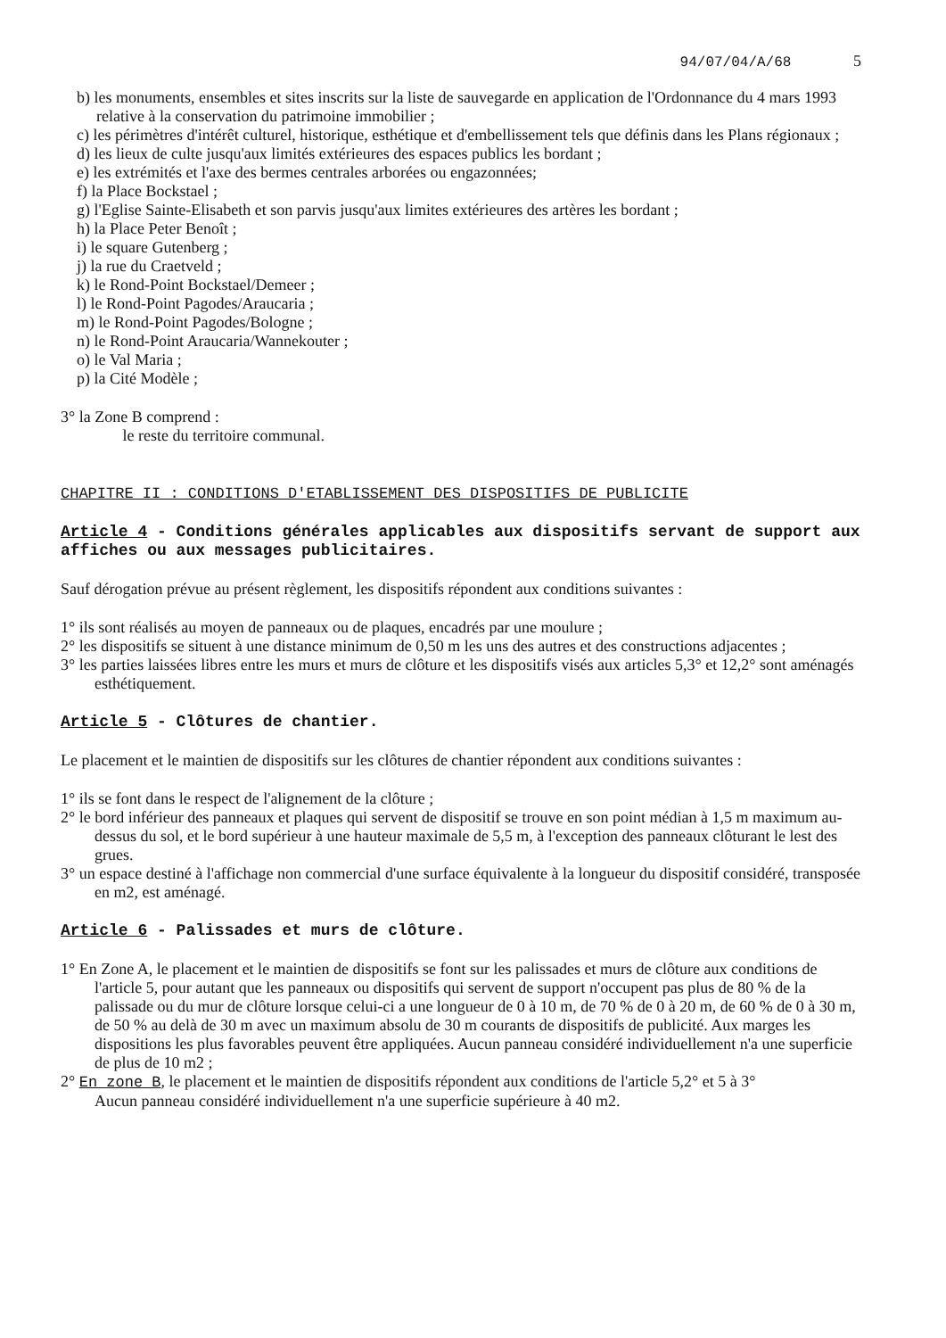94/07/04/A/68 5
b) les monuments, ensembles et sites inscrits sur la liste de sauvegarde en application de l'Ordonnance du 4 mars 1993 relative à la conservation du patrimoine immobilier ;
c) les périmètres d'intérêt culturel, historique, esthétique et d'embellissement tels que définis dans les Plans régionaux ;
d) les lieux de culte jusqu'aux limités extérieures des espaces publics les bordant ;
e) les extrémités et l'axe des bermes centrales arborées ou engazonnées;
f) la Place Bockstael ;
g) l'Eglise Sainte-Elisabeth et son parvis jusqu'aux limites extérieures des artères les bordant ;
h) la Place Peter Benoît ;
i) le square Gutenberg ;
j) la rue du Craetveld ;
k) le Rond-Point Bockstael/Demeer ;
l) le Rond-Point Pagodes/Araucaria ;
m) le Rond-Point Pagodes/Bologne ;
n) le Rond-Point Araucaria/Wannekouter ;
o) le Val Maria ;
p) la Cité Modèle ;
3° la Zone B comprend :
le reste du territoire communal.
CHAPITRE II : CONDITIONS D'ETABLISSEMENT DES DISPOSITIFS DE PUBLICITE
Article 4 - Conditions générales applicables aux dispositifs servant de support aux affiches ou aux messages publicitaires.
Sauf dérogation prévue au présent règlement, les dispositifs répondent aux conditions suivantes :
1° ils sont réalisés au moyen de panneaux ou de plaques, encadrés par une moulure ;
2° les dispositifs se situent à une distance minimum de 0,50 m les uns des autres et des constructions adjacentes ;
3° les parties laissées libres entre les murs et murs de clôture et les dispositifs visés aux articles 5,3° et 12,2° sont aménagés esthétiquement.
Article 5 - Clôtures de chantier.
Le placement et le maintien de dispositifs sur les clôtures de chantier répondent aux conditions suivantes :
1° ils se font dans le respect de l'alignement de la clôture ;
2° le bord inférieur des panneaux et plaques qui servent de dispositif se trouve en son point médian à 1,5 m maximum au- dessus du sol, et le bord supérieur à une hauteur maximale de 5,5 m, à l'exception des panneaux clôturant le lest des grues.
3° un espace destiné à l'affichage non commercial d'une surface équivalente à la longueur du dispositif considéré, transposée en m2, est aménagé.
Article 6 - Palissades et murs de clôture.
1° En Zone A, le placement et le maintien de dispositifs se font sur les palissades et murs de clôture aux conditions de l'article 5, pour autant que les panneaux ou dispositifs qui servent de support n'occupent pas plus de 80 % de la palissade ou du mur de clôture lorsque celui-ci a une longueur de 0 à 10 m, de 70 % de 0 à 20 m, de 60 % de 0 à 30 m, de 50 % au delà de 30 m avec un maximum absolu de 30 m courants de dispositifs de publicité. Aux marges les dispositions les plus favorables peuvent être appliquées. Aucun panneau considéré individuellement n'a une superficie de plus de 10 m2 ;
2° En zone B, le placement et le maintien de dispositifs répondent aux conditions de l'article 5,2° et 5 à 3°
Aucun panneau considéré individuellement n'a une superficie supérieure à 40 m2.